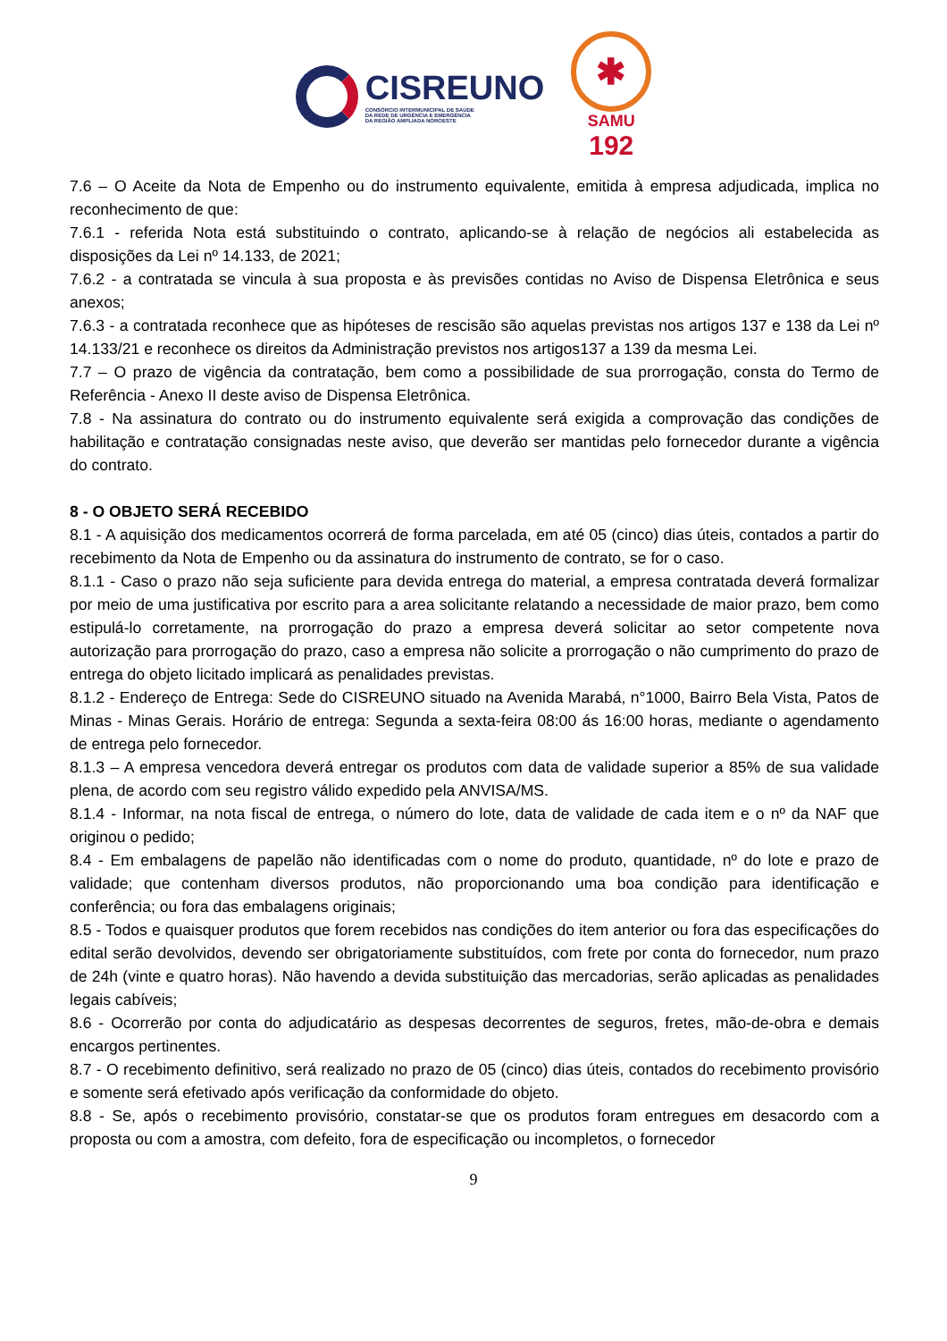CISREUNO
CONSÓRCIO INTERMUNICIPAL DE SAÚDE
DA REDE DE URGÊNCIA E EMERGÊNCIA
DA REGIÃO AMPLIADA NOROESTE
✱
SAMU
192
7.6 – O Aceite da Nota de Empenho ou do instrumento equivalente, emitida à empresa adjudicada, implica no reconhecimento de que:
7.6.1 - referida Nota está substituindo o contrato, aplicando-se à relação de negócios ali estabelecida as disposições da Lei nº 14.133, de 2021;
7.6.2 - a contratada se vincula à sua proposta e às previsões contidas no Aviso de Dispensa Eletrônica e seus anexos;
7.6.3 - a contratada reconhece que as hipóteses de rescisão são aquelas previstas nos artigos 137 e 138 da Lei nº 14.133/21 e reconhece os direitos da Administração previstos nos artigos137 a 139 da mesma Lei.
7.7 – O prazo de vigência da contratação, bem como a possibilidade de sua prorrogação, consta do Termo de Referência - Anexo II deste aviso de Dispensa Eletrônica.
7.8 - Na assinatura do contrato ou do instrumento equivalente será exigida a comprovação das condições de habilitação e contratação consignadas neste aviso, que deverão ser mantidas pelo fornecedor durante a vigência do contrato.
8 - O OBJETO SERÁ RECEBIDO
8.1 - A aquisição dos medicamentos ocorrerá de forma parcelada, em até 05 (cinco) dias úteis, contados a partir do recebimento da Nota de Empenho ou da assinatura do instrumento de contrato, se for o caso.
8.1.1 - Caso o prazo não seja suficiente para devida entrega do material, a empresa contratada deverá formalizar por meio de uma justificativa por escrito para a area solicitante relatando a necessidade de maior prazo, bem como estipulá-lo corretamente, na prorrogação do prazo a empresa deverá solicitar ao setor competente nova autorização para prorrogação do prazo, caso a empresa não solicite a prorrogação o não cumprimento do prazo de entrega do objeto licitado implicará as penalidades previstas.
8.1.2 - Endereço de Entrega: Sede do CISREUNO situado na Avenida Marabá, n°1000, Bairro Bela Vista, Patos de Minas - Minas Gerais. Horário de entrega: Segunda a sexta-feira 08:00 ás 16:00 horas, mediante o agendamento de entrega pelo fornecedor.
8.1.3 – A empresa vencedora deverá entregar os produtos com data de validade superior a 85% de sua validade plena, de acordo com seu registro válido expedido pela ANVISA/MS.
8.1.4 - Informar, na nota fiscal de entrega, o número do lote, data de validade de cada item e o nº da NAF que originou o pedido;
8.4 - Em embalagens de papelão não identificadas com o nome do produto, quantidade, nº do lote e prazo de validade; que contenham diversos produtos, não proporcionando uma boa condição para identificação e conferência; ou fora das embalagens originais;
8.5 - Todos e quaisquer produtos que forem recebidos nas condições do item anterior ou fora das especificações do edital serão devolvidos, devendo ser obrigatoriamente substituídos, com frete por conta do fornecedor, num prazo de 24h (vinte e quatro horas). Não havendo a devida substituição das mercadorias, serão aplicadas as penalidades legais cabíveis;
8.6 - Ocorrerão por conta do adjudicatário as despesas decorrentes de seguros, fretes, mão-de-obra e demais encargos pertinentes.
8.7 - O recebimento definitivo, será realizado no prazo de 05 (cinco) dias úteis, contados do recebimento provisório e somente será efetivado após verificação da conformidade do objeto.
8.8 - Se, após o recebimento provisório, constatar-se que os produtos foram entregues em desacordo com a proposta ou com a amostra, com defeito, fora de especificação ou incompletos, o fornecedor
9